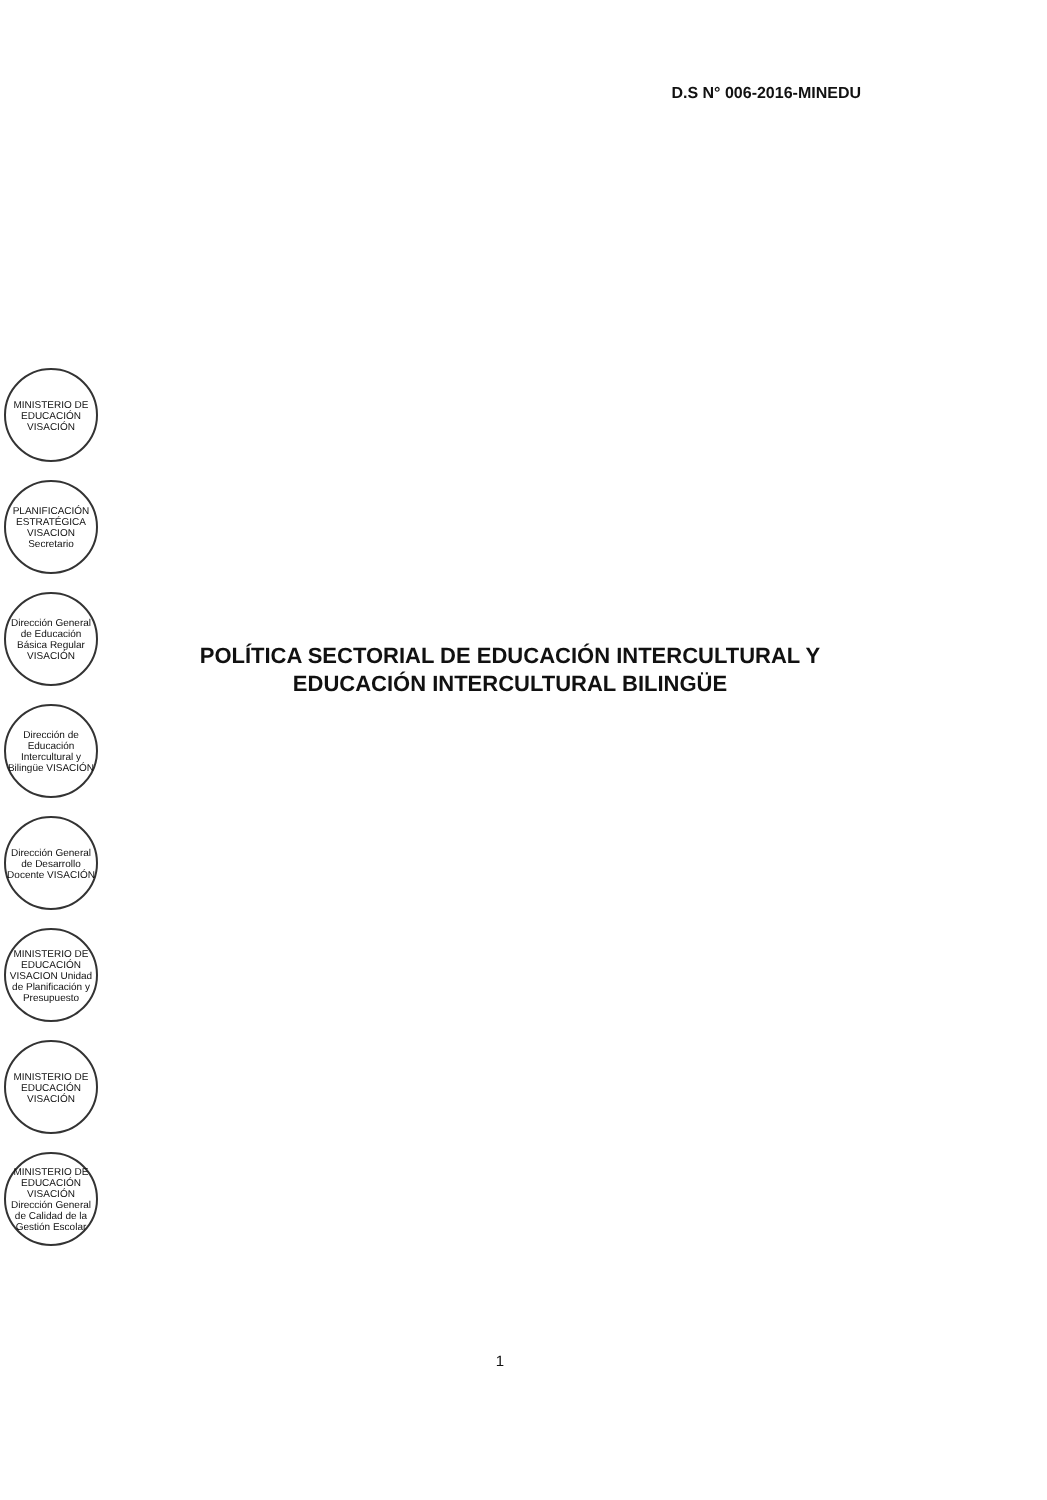D.S N° 006-2016-MINEDU
POLÍTICA SECTORIAL DE EDUCACIÓN INTERCULTURAL Y EDUCACIÓN INTERCULTURAL BILINGÜE
MINISTERIO DE EDUCACIÓN VISACIÓN
PLANIFICACIÓN ESTRATÉGICA VISACION Secretario
Dirección General de Educación Básica Regular VISACIÓN
Dirección de Educación Intercultural y Bilingüe VISACIÓN
Dirección General de Desarrollo Docente VISACIÓN
MINISTERIO DE EDUCACIÓN VISACION Unidad de Planificación y Presupuesto
MINISTERIO DE EDUCACIÓN VISACIÓN
MINISTERIO DE EDUCACIÓN VISACIÓN Dirección General de Calidad de la Gestión Escolar
1